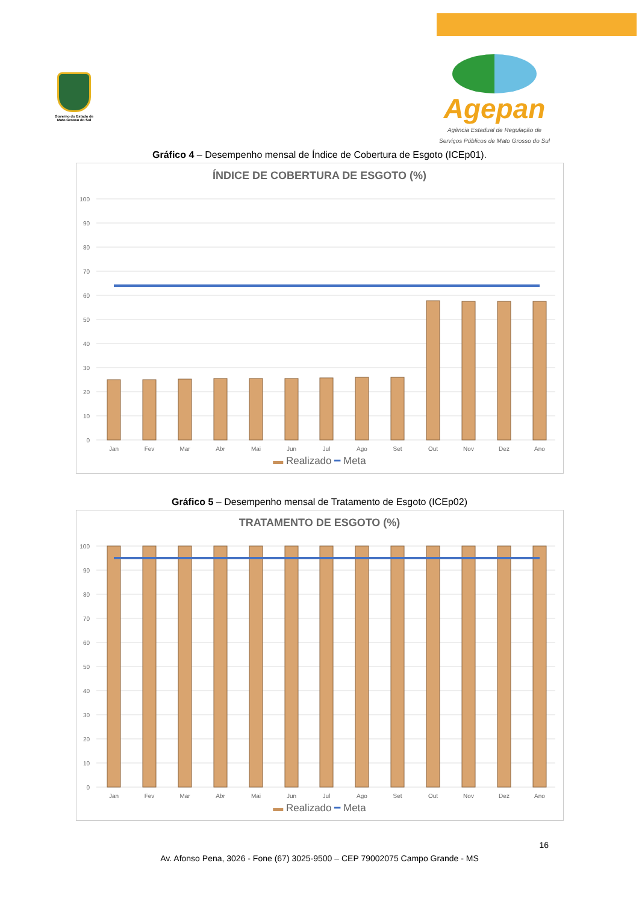Governo do Estado de Mato Grosso do Sul
Agepan
Agência Estadual de Regulação de
Serviços Públicos de Mato Grosso do Sul
Gráfico 4 – Desempenho mensal de Índice de Cobertura de Esgoto (ICEp01).
ÍNDICE DE COBERTURA DE ESGOTO (%)
100
90
80
70
60
50
40
30
20
10
0
Jan
Fev
Mar
Abr
Mai
Jun
Jul
Ago
Set
Out
Nov
Dez
Ano
▬ Realizado ━ Meta
Gráfico 5 – Desempenho mensal de Tratamento de Esgoto (ICEp02)
TRATAMENTO DE ESGOTO (%)
100
90
80
70
60
50
40
30
20
10
0
Jan
Fev
Mar
Abr
Mai
Jun
Jul
Ago
Set
Out
Nov
Dez
Ano
▬ Realizado ━ Meta
16
Av. Afonso Pena, 3026 - Fone (67) 3025-9500 – CEP 79002075 Campo Grande - MS